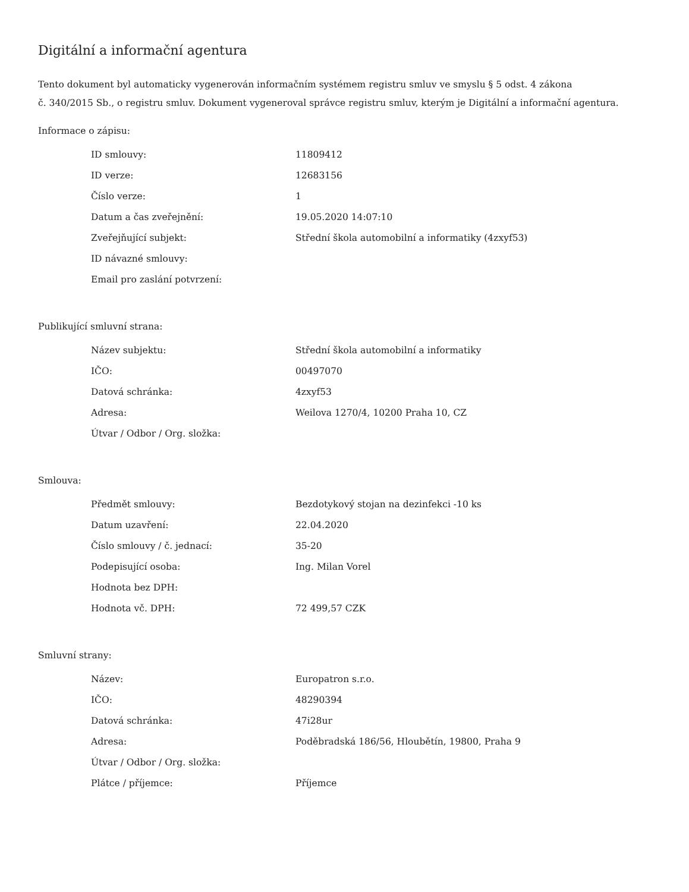Digitální a informační agentura
Tento dokument byl automaticky vygenerován informačním systémem registru smluv ve smyslu § 5 odst. 4 zákona
č. 340/2015 Sb., o registru smluv. Dokument vygeneroval správce registru smluv, kterým je Digitální a informační agentura.
Informace o zápisu:
| ID smlouvy: | 11809412 |
| ID verze: | 12683156 |
| Číslo verze: | 1 |
| Datum a čas zveřejnění: | 19.05.2020 14:07:10 |
| Zveřejňující subjekt: | Střední škola automobilní a informatiky (4zxyf53) |
| ID návazné smlouvy: | |
| Email pro zaslání potvrzení: | |
Publikující smluvní strana:
| Název subjektu: | Střední škola automobilní a informatiky |
| IČO: | 00497070 |
| Datová schránka: | 4zxyf53 |
| Adresa: | Weilova 1270/4, 10200 Praha 10, CZ |
| Útvar / Odbor / Org. složka: | |
Smlouva:
| Předmět smlouvy: | Bezdotykový stojan na dezinfekci -10 ks |
| Datum uzavření: | 22.04.2020 |
| Číslo smlouvy / č. jednací: | 35-20 |
| Podepisující osoba: | Ing. Milan Vorel |
| Hodnota bez DPH: | |
| Hodnota vč. DPH: | 72 499,57 CZK |
Smluvní strany:
| Název: | Europatron s.r.o. |
| IČO: | 48290394 |
| Datová schránka: | 47i28ur |
| Adresa: | Poděbradská 186/56, Hloubětín, 19800, Praha 9 |
| Útvar / Odbor / Org. složka: | |
| Plátce / příjemce: | Příjemce |